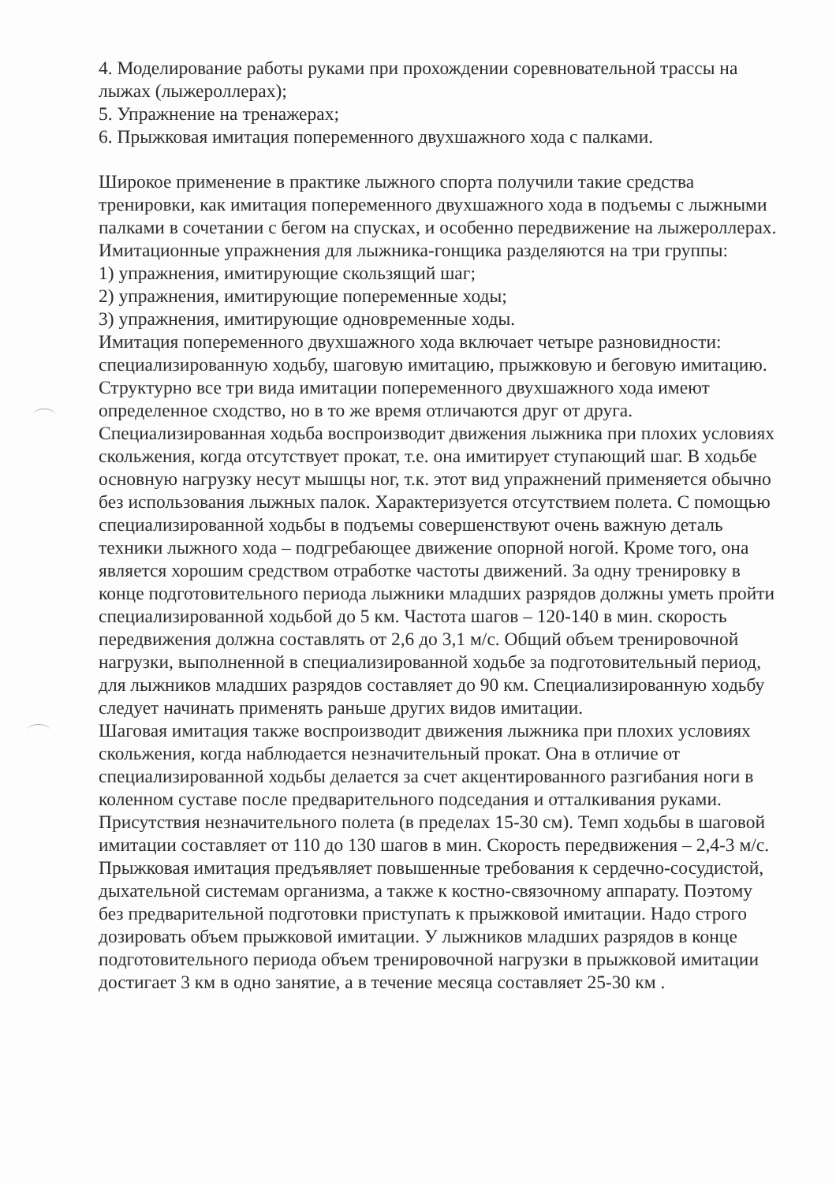4. Моделирование работы руками при прохождении соревновательной трассы на лыжах (лыжероллерах);
5. Упражнение на тренажерах;
6. Прыжковая имитация попеременного двухшажного хода с палками.
Широкое применение в практике лыжного спорта получили такие средства тренировки, как имитация попеременного двухшажного хода в подъемы с лыжными палками в сочетании с бегом на спусках, и особенно передвижение на лыжероллерах.
Имитационные упражнения для лыжника-гонщика разделяются на три группы:
1) упражнения, имитирующие скользящий шаг;
2) упражнения, имитирующие попеременные ходы;
3) упражнения, имитирующие одновременные ходы.
Имитация попеременного двухшажного хода включает четыре разновидности: специализированную ходьбу, шаговую имитацию, прыжковую и беговую имитацию. Структурно все три вида имитации попеременного двухшажного хода имеют определенное сходство, но в то же время отличаются друг от друга. Специализированная ходьба воспроизводит движения лыжника при плохих условиях скольжения, когда отсутствует прокат, т.е. она имитирует ступающий шаг. В ходьбе основную нагрузку несут мышцы ног, т.к. этот вид упражнений применяется обычно без использования лыжных палок. Характеризуется отсутствием полета. С помощью специализированной ходьбы в подъемы совершенствуют очень важную деталь техники лыжного хода – подгребающее движение опорной ногой. Кроме того, она является хорошим средством отработке частоты движений. За одну тренировку в конце подготовительного периода лыжники младших разрядов должны уметь пройти специализированной ходьбой до 5 км. Частота шагов – 120-140 в мин. скорость передвижения должна составлять от 2,6 до 3,1 м/с. Общий объем тренировочной нагрузки, выполненной в специализированной ходьбе за подготовительный период, для лыжников младших разрядов составляет до 90 км. Специализированную ходьбу следует начинать применять раньше других видов имитации.
Шаговая имитация также воспроизводит движения лыжника при плохих условиях скольжения, когда наблюдается незначительный прокат. Она в отличие от специализированной ходьбы делается за счет акцентированного разгибания ноги в коленном суставе после предварительного подседания и отталкивания руками. Присутствия незначительного полета (в пределах 15-30 см). Темп ходьбы в шаговой имитации составляет от 110 до 130 шагов в мин. Скорость передвижения – 2,4-3 м/с.
Прыжковая имитация предъявляет повышенные требования к сердечно-сосудистой, дыхательной системам организма, а также к костно-связочному аппарату. Поэтому без предварительной подготовки приступать к прыжковой имитации. Надо строго дозировать объем прыжковой имитации. У лыжников младших разрядов в конце подготовительного периода объем тренировочной нагрузки в прыжковой имитации достигает 3 км в одно занятие, а в течение месяца составляет 25-30 км .